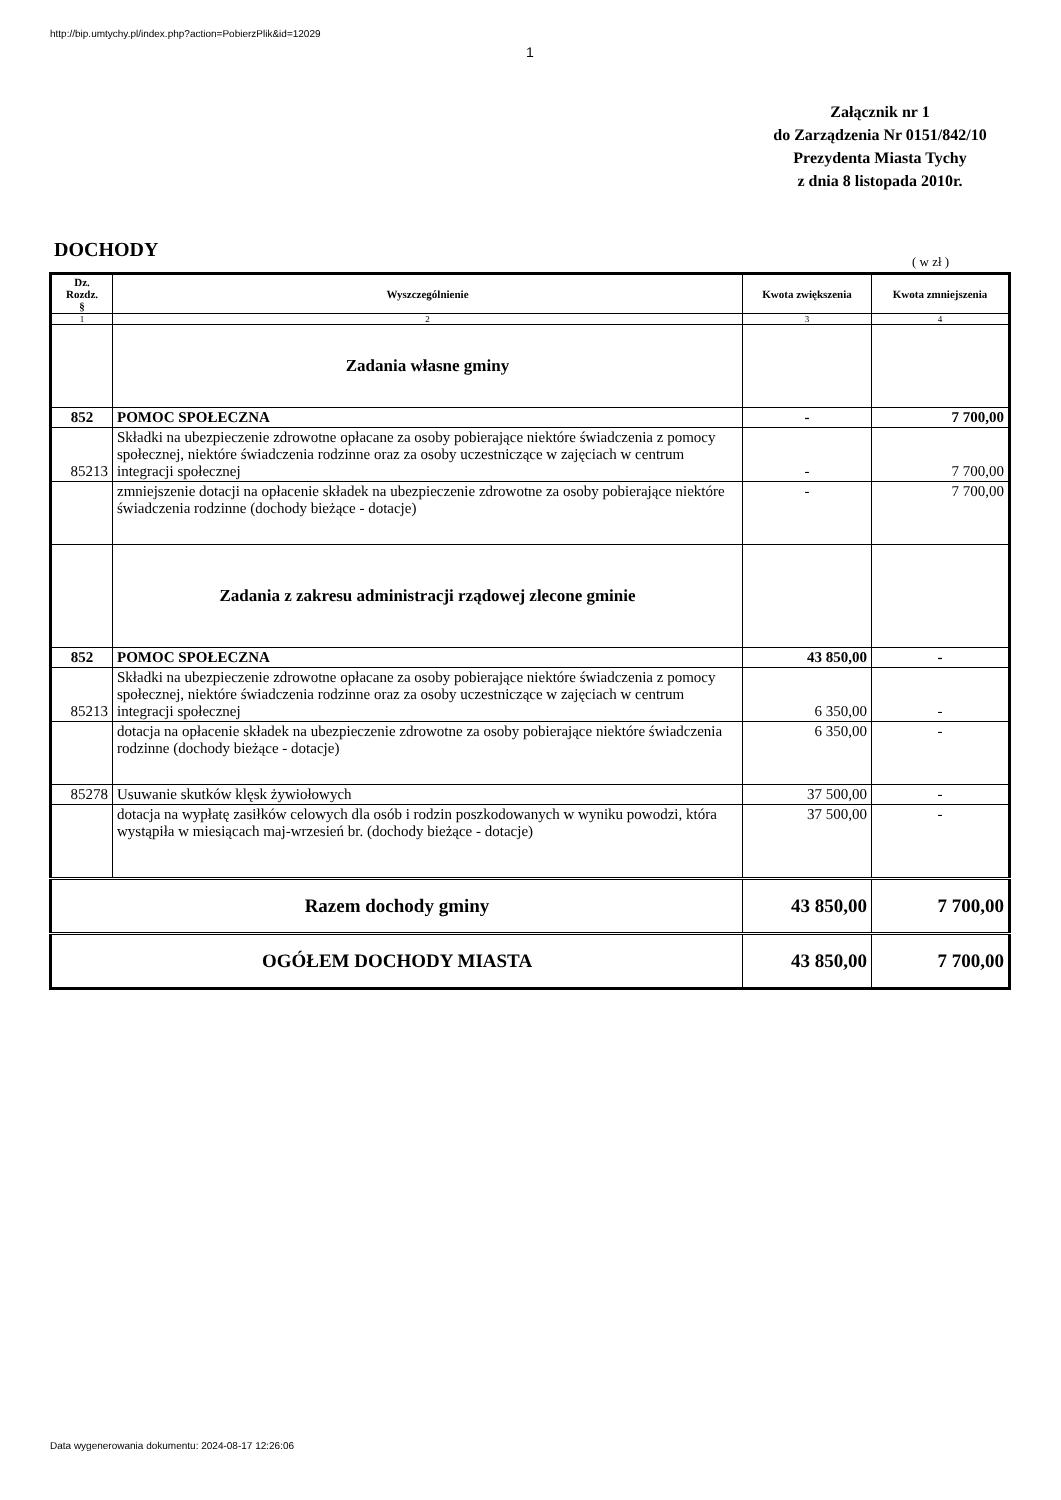http://bip.umtychy.pl/index.php?action=PobierzPlik&id=12029
1
Załącznik nr 1
do Zarządzenia Nr 0151/842/10
Prezydenta Miasta Tychy
z dnia 8 listopada 2010r.
DOCHODY ( w zł )
| Dz. Rozdz. § | Wyszczególnienie | Kwota zwiększenia | Kwota zmniejszenia |
| --- | --- | --- | --- |
| 1 | 2 | 3 | 4 |
| | Zadania własne gminy | | |
| 852 | POMOC SPOŁECZNA | - | 7 700,00 |
| 85213 | Składki na ubezpieczenie zdrowotne opłacane za osoby pobierające niektóre świadczenia z pomocy społecznej, niektóre świadczenia rodzinne oraz za osoby uczestniczące w zajęciach w centrum integracji społecznej | - | 7 700,00 |
| | zmniejszenie dotacji na opłacenie składek na ubezpieczenie zdrowotne za osoby pobierające niektóre świadczenia rodzinne (dochody bieżące - dotacje) | - | 7 700,00 |
| | Zadania z zakresu administracji rządowej zlecone gminie | | |
| 852 | POMOC SPOŁECZNA | 43 850,00 | - |
| 85213 | Składki na ubezpieczenie zdrowotne opłacane za osoby pobierające niektóre świadczenia z pomocy społecznej, niektóre świadczenia rodzinne oraz za osoby uczestniczące w zajęciach w centrum integracji społecznej | 6 350,00 | - |
| | dotacja na opłacenie składek na ubezpieczenie zdrowotne za osoby pobierające niektóre świadczenia rodzinne (dochody bieżące - dotacje) | 6 350,00 | - |
| 85278 | Usuwanie skutków klęsk żywiołowych | 37 500,00 | - |
| | dotacja na wypłatę zasiłków celowych dla osób i rodzin poszkodowanych w wyniku powodzi, która wystąpiła w miesiącach maj-wrzesień br. (dochody bieżące - dotacje) | 37 500,00 | - |
| Razem dochody gminy | | 43 850,00 | 7 700,00 |
| OGÓŁEM DOCHODY MIASTA | | 43 850,00 | 7 700,00 |
Data wygenerowania dokumentu: 2024-08-17 12:26:06